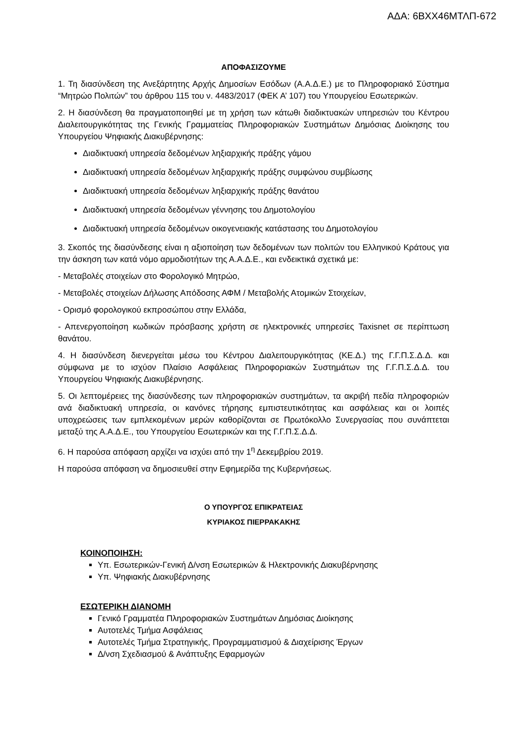ΑΔΑ: 6ΒΧΧ46ΜΤΛΠ-672
ΑΠΟΦΑΣΙΖΟΥΜΕ
1. Τη διασύνδεση της Ανεξάρτητης Αρχής Δημοσίων Εσόδων (Α.Α.Δ.Ε.) με το Πληροφοριακό Σύστημα “Μητρώο Πολιτών” του άρθρου 115 του ν. 4483/2017 (ΦΕΚ Α’ 107) του Υπουργείου Εσωτερικών.
2. Η διασύνδεση θα πραγματοποιηθεί με τη χρήση των κάτωθι διαδικτυακών υπηρεσιών του Κέντρου Διαλειτουργικότητας της Γενικής Γραμματείας Πληροφοριακών Συστημάτων Δημόσιας Διοίκησης του Υπουργείου Ψηφιακής Διακυβέρνησης:
Διαδικτυακή υπηρεσία δεδομένων ληξιαρχικής πράξης γάμου
Διαδικτυακή υπηρεσία δεδομένων ληξιαρχικής πράξης συμφώνου συμβίωσης
Διαδικτυακή υπηρεσία δεδομένων ληξιαρχικής πράξης θανάτου
Διαδικτυακή υπηρεσία δεδομένων γέννησης του Δημοτολογίου
Διαδικτυακή υπηρεσία δεδομένων οικογενειακής κατάστασης του Δημοτολογίου
3. Σκοπός της διασύνδεσης είναι η αξιοποίηση των δεδομένων των πολιτών του Ελληνικού Κράτους για την άσκηση των κατά νόμο αρμοδιοτήτων της Α.Α.Δ.Ε., και ενδεικτικά σχετικά με:
- Μεταβολές στοιχείων στο Φορολογικό Μητρώο,
- Μεταβολές στοιχείων Δήλωσης Απόδοσης ΑΦΜ / Μεταβολής Ατομικών Στοιχείων,
- Ορισμό φορολογικού εκπροσώπου στην Ελλάδα,
- Απενεργοποίηση κωδικών πρόσβασης χρήστη σε ηλεκτρονικές υπηρεσίες Taxisnet σε περίπτωση θανάτου.
4. Η διασύνδεση διενεργείται μέσω του Κέντρου Διαλειτουργικότητας (ΚΕ.Δ.) της Γ.Γ.Π.Σ.Δ.Δ. και σύμφωνα με το ισχύον Πλαίσιο Ασφάλειας Πληροφοριακών Συστημάτων της Γ.Γ.Π.Σ.Δ.Δ. του Υπουργείου Ψηφιακής Διακυβέρνησης.
5. Οι λεπτομέρειες της διασύνδεσης των πληροφοριακών συστημάτων, τα ακριβή πεδία πληροφοριών ανά διαδικτυακή υπηρεσία, οι κανόνες τήρησης εμπιστευτικότητας και ασφάλειας και οι λοιπές υποχρεώσεις των εμπλεκομένων μερών καθορίζονται σε Πρωτόκολλο Συνεργασίας που συνάπτεται μεταξύ της Α.Α.Δ.Ε., του Υπουργείου Εσωτερικών και της Γ.Γ.Π.Σ.Δ.Δ.
6. Η παρούσα απόφαση αρχίζει να ισχύει από την 1<sup>η</sup> Δεκεμβρίου 2019.
Η παρούσα απόφαση να δημοσιευθεί στην Εφημερίδα της Κυβερνήσεως.
Ο ΥΠΟΥΡΓΟΣ ΕΠΙΚΡΑΤΕΙΑΣ
ΚΥΡΙΑΚΟΣ ΠΙΕΡΡΑΚΑΚΗΣ
ΚΟΙΝΟΠΟΙΗΣΗ:
Υπ. Εσωτερικών-Γενική Δ/νση Εσωτερικών & Ηλεκτρονικής Διακυβέρνησης
Υπ. Ψηφιακής Διακυβέρνησης
ΕΣΩΤΕΡΙΚΗ ΔΙΑΝΟΜΗ
Γενικό Γραμματέα Πληροφοριακών Συστημάτων Δημόσιας Διοίκησης
Αυτοτελές Τμήμα Ασφάλειας
Αυτοτελές Τμήμα Στρατηγικής, Προγραμματισμού & Διαχείρισης Έργων
Δ/νση Σχεδιασμού & Ανάπτυξης Εφαρμογών